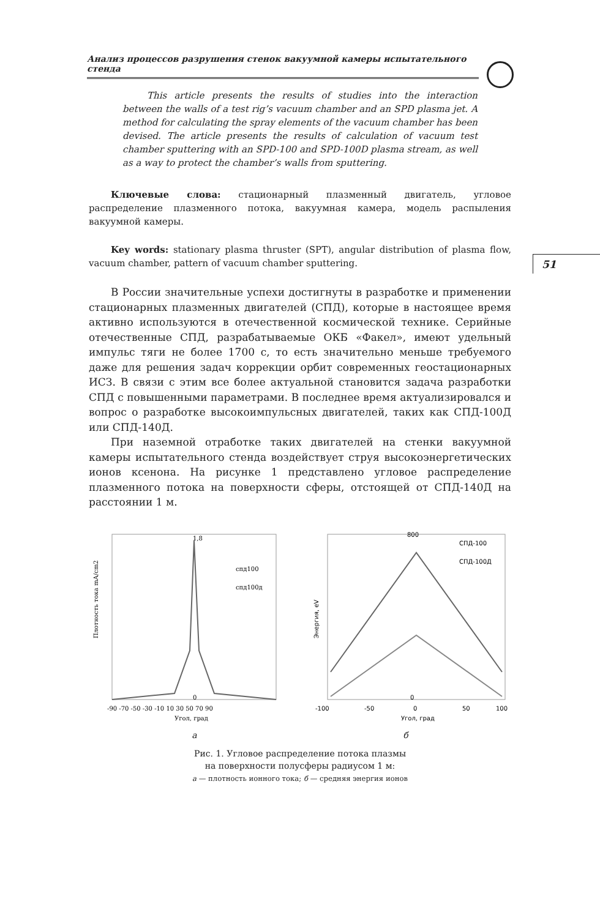Анализ процессов разрушения стенок вакуумной камеры испытательного стенда
51
This article presents the results of studies into the interaction between the walls of a test rig’s vacuum chamber and an SPD plasma jet. A method for calculating the spray elements of the vacuum chamber has been devised. The article presents the results of calculation of vacuum test chamber sputtering with an SPD-100 and SPD-100D plasma stream, as well as a way to protect the chamber’s walls from sputtering.
Ключевые слова: стационарный плазменный двигатель, угловое распределение плазменного потока, вакуумная камера, модель распыления вакуумной камеры.
Key words: stationary plasma thruster (SPT), angular distribution of plasma flow, vacuum chamber, pattern of vacuum chamber sputtering.
В России значительные успехи достигнуты в разработке и применении стационарных плазменных двигателей (СПД), которые в настоящее время активно используются в отечественной космической технике. Серийные отечественные СПД, разрабатываемые ОКБ «Факел», имеют удельный импульс тяги не более 1700 с, то есть значительно меньше требуемого даже для решения задач коррекции орбит современных геостационарных ИСЗ. В связи с этим все более актуальной становится задача разработки СПД с повышенными параметрами. В последнее время актуализировался и вопрос о разработке высокоимпульсных двигателей, таких как СПД-100Д или СПД-140Д.
При наземной отработке таких двигателей на стенки вакуумной камеры испытательного стенда воздействует струя высокоэнергетических ионов ксенона. На рисунке 1 представлено угловое распределение плазменного потока на поверхности сферы, отстоящей от СПД-140Д на расстоянии 1 м.
Плотность тока mA/cm2
1,8
0
спд100
спд100д
-90 -70 -50 -30 -10 10 30 50 70 90
Угол, град
Энергия, eV
800
0
СПД-100
СПД-100Д
-100
-50
0
50
100
Угол, град
а б
Рис. 1. Угловое распределение потока плазмы
на поверхности полусферы радиусом 1 м:
а — плотность ионного тока; б — средняя энергия ионов